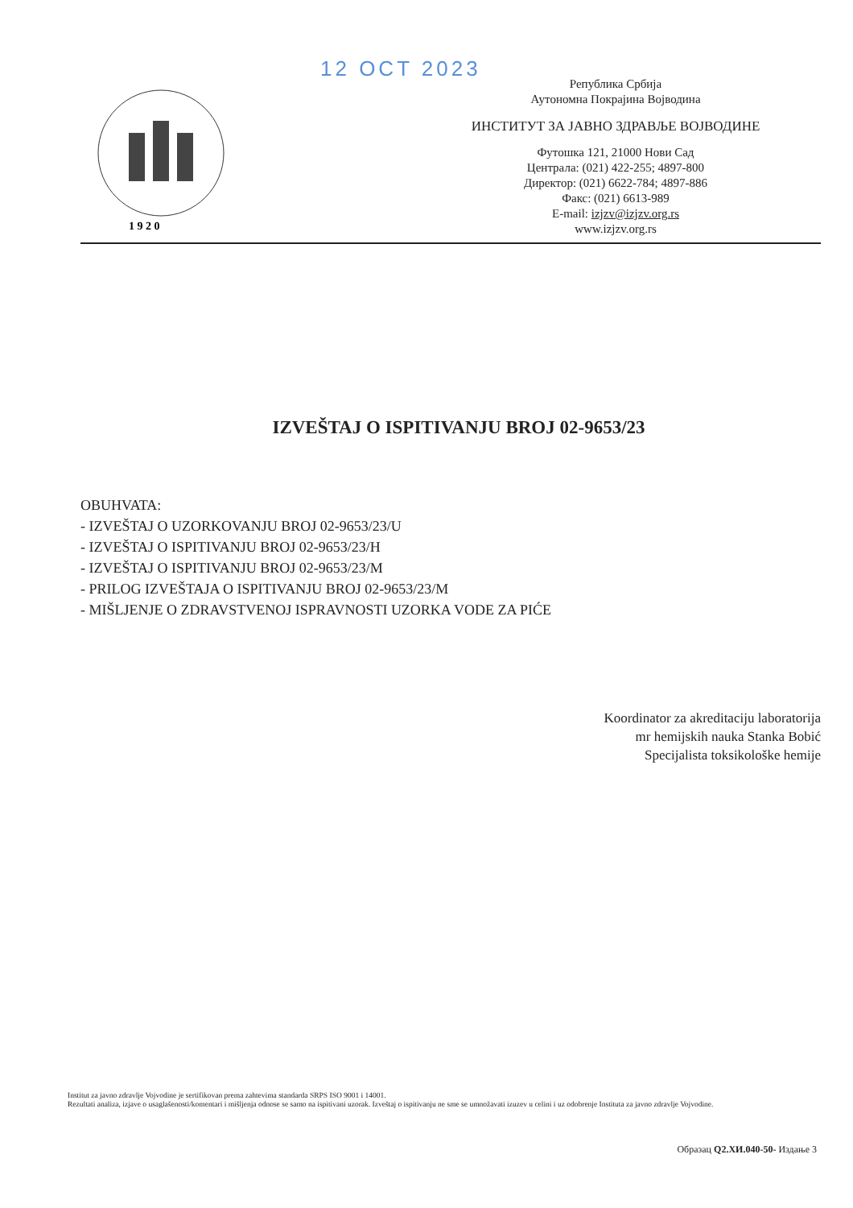12 OCT 2023
1 9 2 0
Република Србија
Аутономна Покрајина Војводина
ИНСТИТУТ ЗА ЈАВНО ЗДРАВЉЕ ВОЈВОДИНЕ
Футошка 121, 21000 Нови Сад
Централа: (021) 422-255; 4897-800
Директор: (021) 6622-784; 4897-886
Факс: (021) 6613-989
E-mail: izjzv@izjzv.org.rs
www.izjzv.org.rs
IZVEŠTAJ O ISPITIVANJU BROJ 02-9653/23
OBUHVATA:
- IZVEŠTAJ O UZORKOVANJU BROJ 02-9653/23/U
- IZVEŠTAJ O ISPITIVANJU BROJ 02-9653/23/H
- IZVEŠTAJ O ISPITIVANJU BROJ 02-9653/23/M
- PRILOG IZVEŠTAJA O ISPITIVANJU BROJ 02-9653/23/M
- MIŠLJENJE O ZDRAVSTVENOJ ISPRAVNOSTI UZORKA VODE ZA PIĆE
Koordinator za akreditaciju laboratorija
mr hemijskih nauka Stanka Bobić
Specijalista toksikološke hemije
Institut za javno zdravlje Vojvodine je sertifikovan prema zahtevima standarda SRPS ISO 9001 i 14001.
Rezultati analiza, izjave o usaglašenosti/komentari i mišljenja odnose se samo na ispitivani uzorak. Izveštaj o ispitivanju ne sme se umnožavati izuzev u celini i uz odobrenje Instituta za javno zdravlje Vojvodine.
Образац Q2.ХИ.040-50- Издање 3